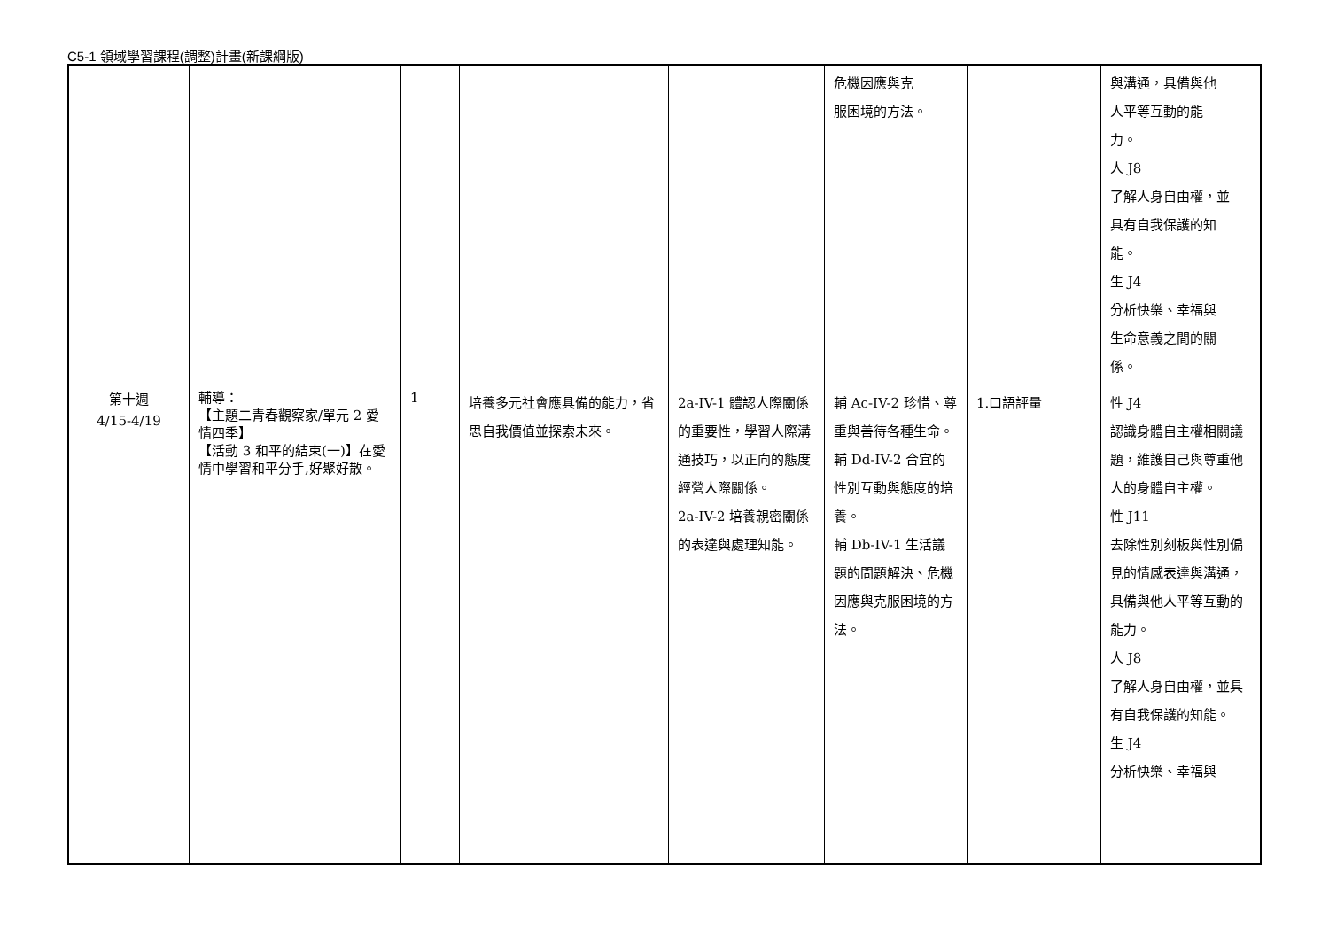C5-1 領域學習課程(調整)計畫(新課綱版)
| | | | | | 危機因應與克 服困境的方法。 | | 與溝通，具備與他 人平等互動的能 力。 人 J8 了解人身自由權，並 具有自我保護的知 能。 生 J4 分析快樂、幸福與 生命意義之間的關 係。 |
| 第十週 4/15-4/19 | 輔導： 【主題二青春觀察家/單元 2 愛情四季】 【活動 3 和平的結束(一)】在愛情中學習和平分手,好聚好散。 | 1 | 培養多元社會應具備的能力，省思自我價值並探索未來。 | 2a-IV-1 體認人際關係的重要性，學習人際溝通技巧，以正向的態度經營人際關係。 2a-IV-2 培養親密關係的表達與處理知能。 | 輔 Ac-IV-2 珍惜、尊重與善待各種生命。 輔 Dd-IV-2 合宜的性別互動與態度的培養。 輔 Db-IV-1 生活議題的問題解決、危機因應與克服困境的方法。 | 1.口語評量 | 性 J4 認識身體自主權相關議題，維護自己與尊重他人的身體自主權。 性 J11 去除性別刻板與性別偏見的情感表達與溝通，具備與他人平等互動的能力。 人 J8 了解人身自由權，並具有自我保護的知能。 生 J4 分析快樂、幸福與 |